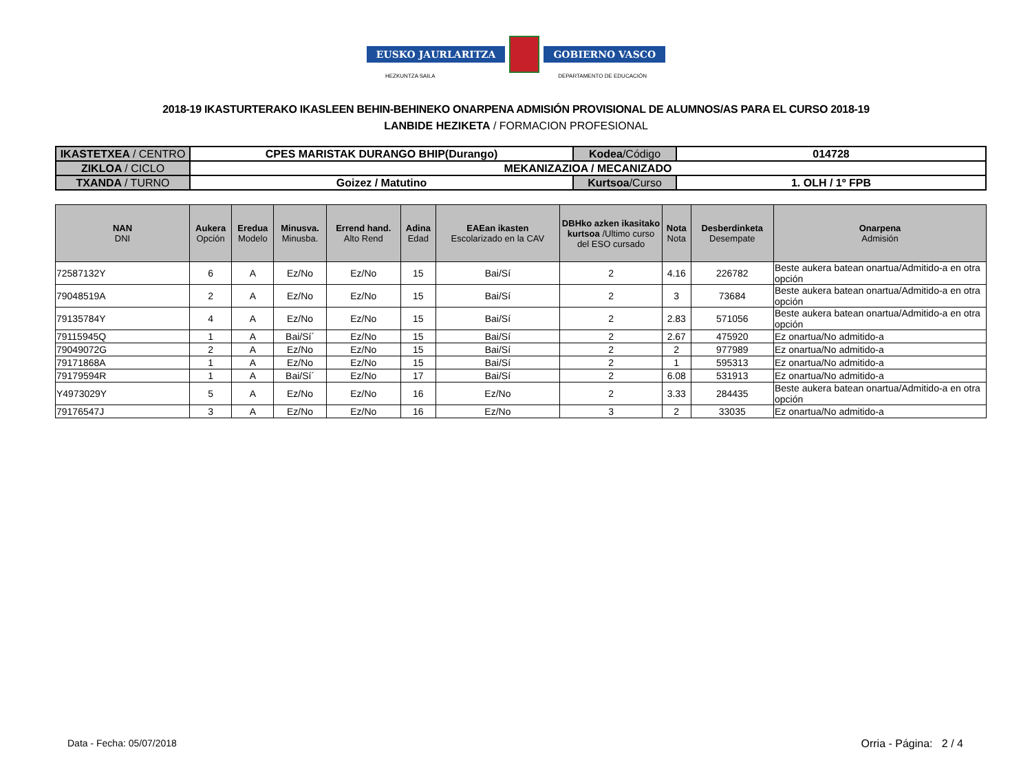EUSKO JAURLARITZA GOBIERNO VASCO
HEZKUNTZA SAILA DEPARTAMENTO DE EDUCACIÓN
2018-19 IKASTURTERAKO IKASLEEN BEHIN-BEHINEKO ONARPENA ADMISIÓN PROVISIONAL DE ALUMNOS/AS PARA EL CURSO 2018-19
LANBIDE HEZIKETA / FORMACION PROFESIONAL
| IKASTETXEA / CENTRO | CPES MARISTAK DURANGO BHIP(Durango) | Kodea /Código | 014728 |
| ZIKLOA / CICLO | MEKANIZAZIOA / MECANIZADO | | |
| TXANDA / TURNO | Goizez / Matutino | Kurtsoa /Curso | 1. OLH / 1º FPB |
| NAN DNI | Aukera Opción | Eredua Modelo | Minusva. Minusba. | Errend hand. Alto Rend | Adina Edad | EAEan ikasten Escolarizado en la CAV | DBHko azken ikasitako kurtsoa /Ultimo curso del ESO cursado | Nota Nota | Desberdinketa Desempate | Onarpena Admisión |
| --- | --- | --- | --- | --- | --- | --- | --- | --- | --- | --- |
| 72587132Y | 6 | A | Ez/No | Ez/No | 15 | Bai/Sí | 2 | 4.16 | 226782 | Beste aukera batean onartua/Admitido-a en otra opción |
| 79048519A | 2 | A | Ez/No | Ez/No | 15 | Bai/Sí | 2 | 3 | 73684 | Beste aukera batean onartua/Admitido-a en otra opción |
| 79135784Y | 4 | A | Ez/No | Ez/No | 15 | Bai/Sí | 2 | 2.83 | 571056 | Beste aukera batean onartua/Admitido-a en otra opción |
| 79115945Q | 1 | A | Bai/Sí´ | Ez/No | 15 | Bai/Sí | 2 | 2.67 | 475920 | Ez onartua/No admitido-a |
| 79049072G | 2 | A | Ez/No | Ez/No | 15 | Bai/Sí | 2 | 2 | 977989 | Ez onartua/No admitido-a |
| 79171868A | 1 | A | Ez/No | Ez/No | 15 | Bai/Sí | 2 | 1 | 595313 | Ez onartua/No admitido-a |
| 79179594R | 1 | A | Bai/Sí´ | Ez/No | 17 | Bai/Sí | 2 | 6.08 | 531913 | Ez onartua/No admitido-a |
| Y4973029Y | 5 | A | Ez/No | Ez/No | 16 | Ez/No | 2 | 3.33 | 284435 | Beste aukera batean onartua/Admitido-a en otra opción |
| 79176547J | 3 | A | Ez/No | Ez/No | 16 | Ez/No | 3 | 2 | 33035 | Ez onartua/No admitido-a |
Data - Fecha: 05/07/2018 Orria - Página: 2 / 4